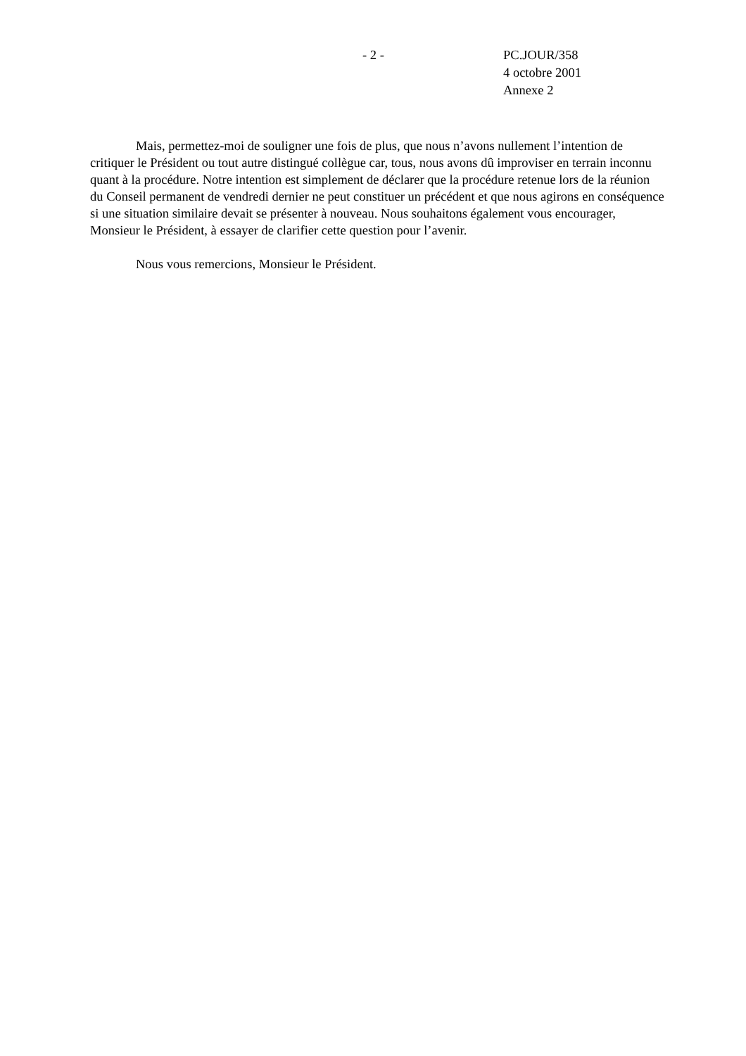- 2 -
PC.JOUR/358
4 octobre 2001
Annexe 2
Mais, permettez-moi de souligner une fois de plus, que nous n’avons nullement l’intention de critiquer le Président ou tout autre distingué collègue car, tous, nous avons dû improviser en terrain inconnu quant à la procédure. Notre intention est simplement de déclarer que la procédure retenue lors de la réunion du Conseil permanent de vendredi dernier ne peut constituer un précédent et que nous agirons en conséquence si une situation similaire devait se présenter à nouveau. Nous souhaitons également vous encourager, Monsieur le Président, à essayer de clarifier cette question pour l’avenir.
Nous vous remercions, Monsieur le Président.